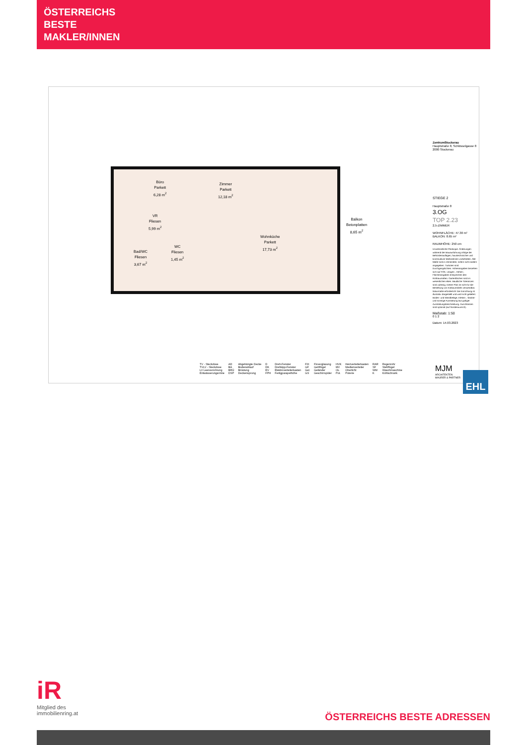ÖSTERREICHS
BESTE
MAKLER/INNEN
Büro
Parkett
6,28 m<sup>2</sup>
Zimmer
Parkett
12,18 m<sup>2</sup>
VR
Fliesen
5,99 m<sup>2</sup>
Wohnküche
Parkett
17,73 m<sup>2</sup>
Bad/WC
Fliesen
3,67 m<sup>2</sup>
WC
Fliesen
1,45 m<sup>2</sup>
Balkon
Betonplatten
8,65 m<sup>2</sup>
ZentrumStockerau
Hauptstraße 8, Schlösselgasse 8
2000 Stockerau
STIEGE 2
Hauptstraße 8
3.OG
TOP 2.23
2,5-ZIMMER
WOHNFLÄCHE: 47.30 m²
BALKON: 8.65 m²
RAUMHÖHE: 250 cm
Unverbindliche Plankopie. Änderungen während der Bauausführung infolge der Behördenauflagen, haustechnischer und konstruktiver Maßnahmen vorbehalten. Alle Maße sind in Zentimeter, sofern nicht anders angegeben. Türkoten sind Durchgangslichten. Höhenangaben beziehen sich auf FOK. Längen-, Höhen-, Flächenangaben entsprechen den Rohbaumaßen. Gartenflächen sind im wesentlichen eben. Baubliche Toleranzen sind zulässig. Dieser Plan ist nicht für die Bestellung von Einbaumöbeln verwendbar. Naturmaße erforderlich! Die Einrichtung ist illustrativ dargestellt und wird nicht geliefert. Boden- und Wandbeläge, Elektro-, Sanitär- und sonstige Ausstattung laut gültiger Ausstattungsbeschreibung. Duschtassen sind optional (auf Sonderwunsch).
Maßstab: 1:50
0 1 2
Datum: 14.03.2023
| TV - Steckdose | AD | Abgehängte Decke | D | Dreh-Fenster | FIX | Fixverglasung | HVK | Heizverteilerkasten | RAR | Regenrohr |
| TVLV - Steckdose | BA | Bodenablauf | DK | Drehkipp-Fenster | GF | Gehflügel | MV | Medienverteiler | SF | Stehflügel |
| LV Leerverrohrung | BRÜ | Brüstung | EV | Elektroverteilerkasten | Gel. | Geländer | OL | Oberlicht | WM | Waschmaschine |
| Entwässerungsrinne | DSP | Deckensprung | FPH | Fertigparapethöhe | GS | Geschirrspüler | Pot. | Poterie | K | Kühlschrank |
MJM
ARCHITEKTEN
MAURER & PARTNER
EHL
iR
Mitglied des
immobilienring.at
ÖSTERREICHS BESTE ADRESSEN